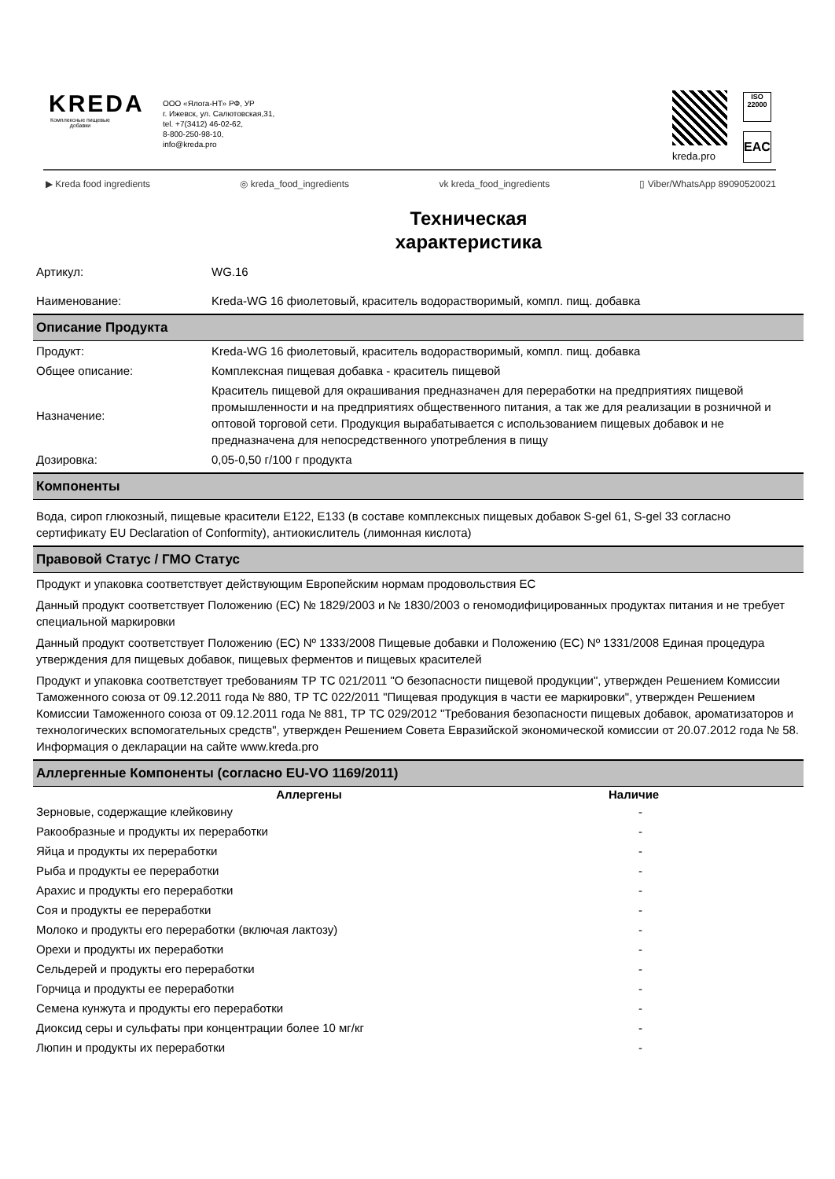KREDA
Комплексные пищевые добавки
ООО «Ялога-НТ» РФ, УР
г. Ижевск, ул. Салютовская,31,
tel. +7(3412) 46-02-62,
8-800-250-98-10,
info@kreda.pro
kreda.pro
ISO
22000
EAC
▶ Kreda food ingredients ◎ kreda_food_ingredients vk kreda_food_ingredients ▯ Viber/WhatsApp 89090520021
Техническая
характеристика
| Артикул: | WG.16 |
| Наименование: | Kreda-WG 16 фиолетовый, краситель водорастворимый, компл. пищ. добавка |
Описание Продукта
| Продукт: | Kreda-WG 16 фиолетовый, краситель водорастворимый, компл. пищ. добавка |
| Общее описание: | Комплексная пищевая добавка - краситель пищевой |
| Назначение: | Краситель пищевой для окрашивания предназначен для переработки на предприятиях пищевой промышленности и на предприятиях общественного питания, а так же для реализации в розничной и оптовой торговой сети. Продукция вырабатывается с использованием пищевых добавок и не предназначена для непосредственного употребления в пищу |
| Дозировка: | 0,05-0,50 г/100 г продукта |
Компоненты
Вода, сироп глюкозный, пищевые красители Е122, Е133 (в составе комплексных пищевых добавок S-gel 61, S-gel 33 согласно сертификату EU Declaration of Conformity), антиокислитель (лимонная кислота)
Правовой Статус / ГМО Статус
Продукт и упаковка соответствует действующим Европейским нормам продовольствия ЕС
Данный продукт соответствует Положению (ЕС) № 1829/2003 и № 1830/2003 о геномодифицированных продуктах питания и не требует специальной маркировки
Данный продукт соответствует Положению (ЕС) Nº 1333/2008 Пищевые добавки и Положению (ЕС) Nº 1331/2008 Единая процедура утверждения для пищевых добавок, пищевых ферментов и пищевых красителей
Продукт и упаковка соответствует требованиям ТР ТС 021/2011 "О безопасности пищевой продукции", утвержден Решением Комиссии Таможенного союза от 09.12.2011 года № 880, ТР ТС 022/2011 "Пищевая продукция в части ее маркировки", утвержден Решением Комиссии Таможенного союза от 09.12.2011 года № 881, ТР ТС 029/2012 "Требования безопасности пищевых добавок, ароматизаторов и технологических вспомогательных средств", утвержден Решением Совета Евразийской экономической комиссии от 20.07.2012 года № 58. Информация о декларации на сайте www.kreda.pro
Аллергенные Компоненты (согласно EU-VO 1169/2011)
| Аллергены | Наличие |
| --- | --- |
| Зерновые, содержащие клейковину | - |
| Ракообразные и продукты их переработки | - |
| Яйца и продукты их переработки | - |
| Рыба и продукты ее переработки | - |
| Арахис и продукты его переработки | - |
| Соя и продукты ее переработки | - |
| Молоко и продукты его переработки (включая лактозу) | - |
| Орехи и продукты их переработки | - |
| Сельдерей и продукты его переработки | - |
| Горчица и продукты ее переработки | - |
| Семена кунжута и продукты его переработки | - |
| Диоксид серы и сульфаты при концентрации более 10 мг/кг | - |
| Люпин и продукты их переработки | - |